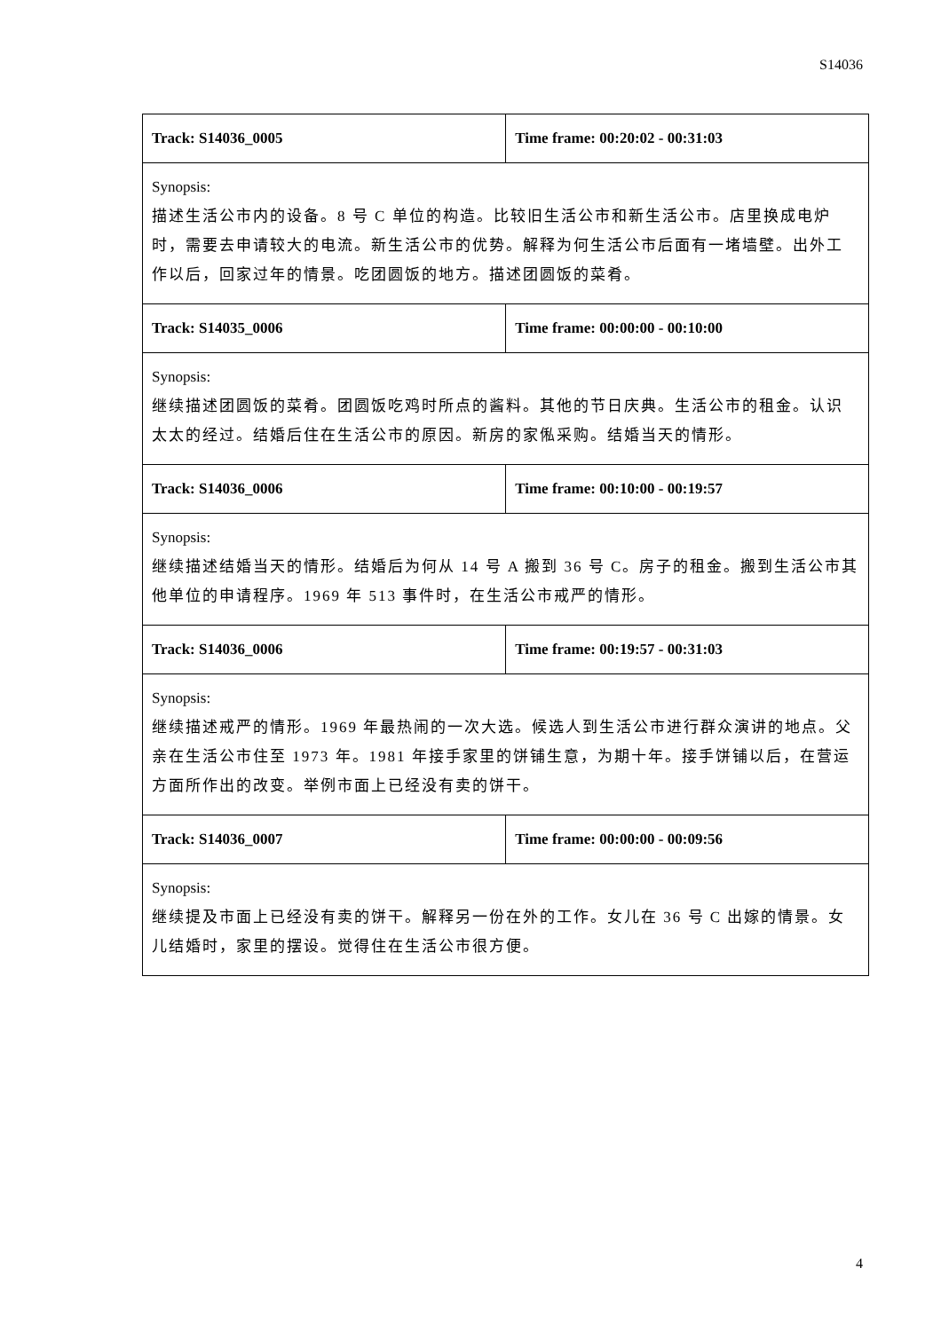S14036
| Track: S14036_0005 | Time frame: 00:20:02 - 00:31:03 |
| Synopsis: 描述生活公市内的设备。8 号 C 单位的构造。比较旧生活公市和新生活公市。店里换成电炉时，需要去申请较大的电流。新生活公市的优势。解释为何生活公市后面有一堵墙壁。出外工作以后，回家过年的情景。吃团圆饭的地方。描述团圆饭的菜肴。 | |
| Track: S14035_0006 | Time frame: 00:00:00 - 00:10:00 |
| Synopsis: 继续描述团圆饭的菜肴。团圆饭吃鸡时所点的酱料。其他的节日庆典。生活公市的租金。认识太太的经过。结婚后住在生活公市的原因。新房的家俬采购。结婚当天的情形。 | |
| Track: S14036_0006 | Time frame: 00:10:00 - 00:19:57 |
| Synopsis: 继续描述结婚当天的情形。结婚后为何从 14 号 A 搬到 36 号 C。房子的租金。搬到生活公市其他单位的申请程序。1969 年 513 事件时，在生活公市戒严的情形。 | |
| Track: S14036_0006 | Time frame: 00:19:57 - 00:31:03 |
| Synopsis: 继续描述戒严的情形。1969 年最热闹的一次大选。候选人到生活公市进行群众演讲的地点。父亲在生活公市住至 1973 年。1981 年接手家里的饼铺生意，为期十年。接手饼铺以后，在营运方面所作出的改变。举例市面上已经没有卖的饼干。 | |
| Track: S14036_0007 | Time frame: 00:00:00 - 00:09:56 |
| Synopsis: 继续提及市面上已经没有卖的饼干。解释另一份在外的工作。女儿在 36 号 C 出嫁的情景。女儿结婚时，家里的摆设。觉得住在生活公市很方便。 | |
4